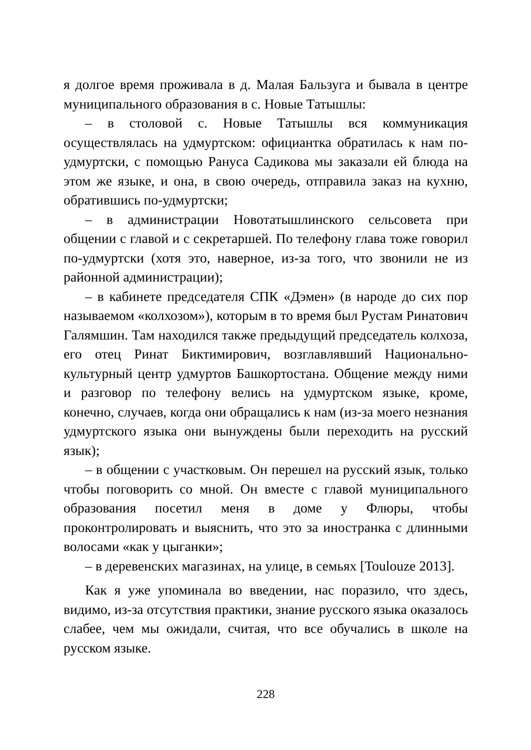я долгое время проживала в д. Малая Бальзуга и бывала в центре муниципального образования в с. Новые Татышлы:
– в столовой с. Новые Татышлы вся коммуникация осуществлялась на удмуртском: официантка обратилась к нам по-удмуртски, с помощью Рануса Садикова мы заказали ей блюда на этом же языке, и она, в свою очередь, отправила заказ на кухню, обратившись по-удмуртски;
– в администрации Новотатышлинского сельсовета при общении с главой и с секретаршей. По телефону глава тоже говорил по-удмуртски (хотя это, наверное, из-за того, что звонили не из районной администрации);
– в кабинете председателя СПК «Дэмен» (в народе до сих пор называемом «колхозом»), которым в то время был Рустам Ринатович Галямшин. Там находился также предыдущий председатель колхоза, его отец Ринат Биктимирович, возглавлявший Национально-культурный центр удмуртов Башкортостана. Общение между ними и разговор по телефону велись на удмуртском языке, кроме, конечно, случаев, когда они обращались к нам (из-за моего незнания удмуртского языка они вынуждены были переходить на русский язык);
– в общении с участковым. Он перешел на русский язык, только чтобы поговорить со мной. Он вместе с главой муниципального образования посетил меня в доме у Флюры, чтобы проконтролировать и выяснить, что это за иностранка с длинными волосами «как у цыганки»;
– в деревенских магазинах, на улице, в семьях [Toulouze 2013].
Как я уже упоминала во введении, нас поразило, что здесь, видимо, из-за отсутствия практики, знание русского языка оказалось слабее, чем мы ожидали, считая, что все обучались в школе на русском языке.
228